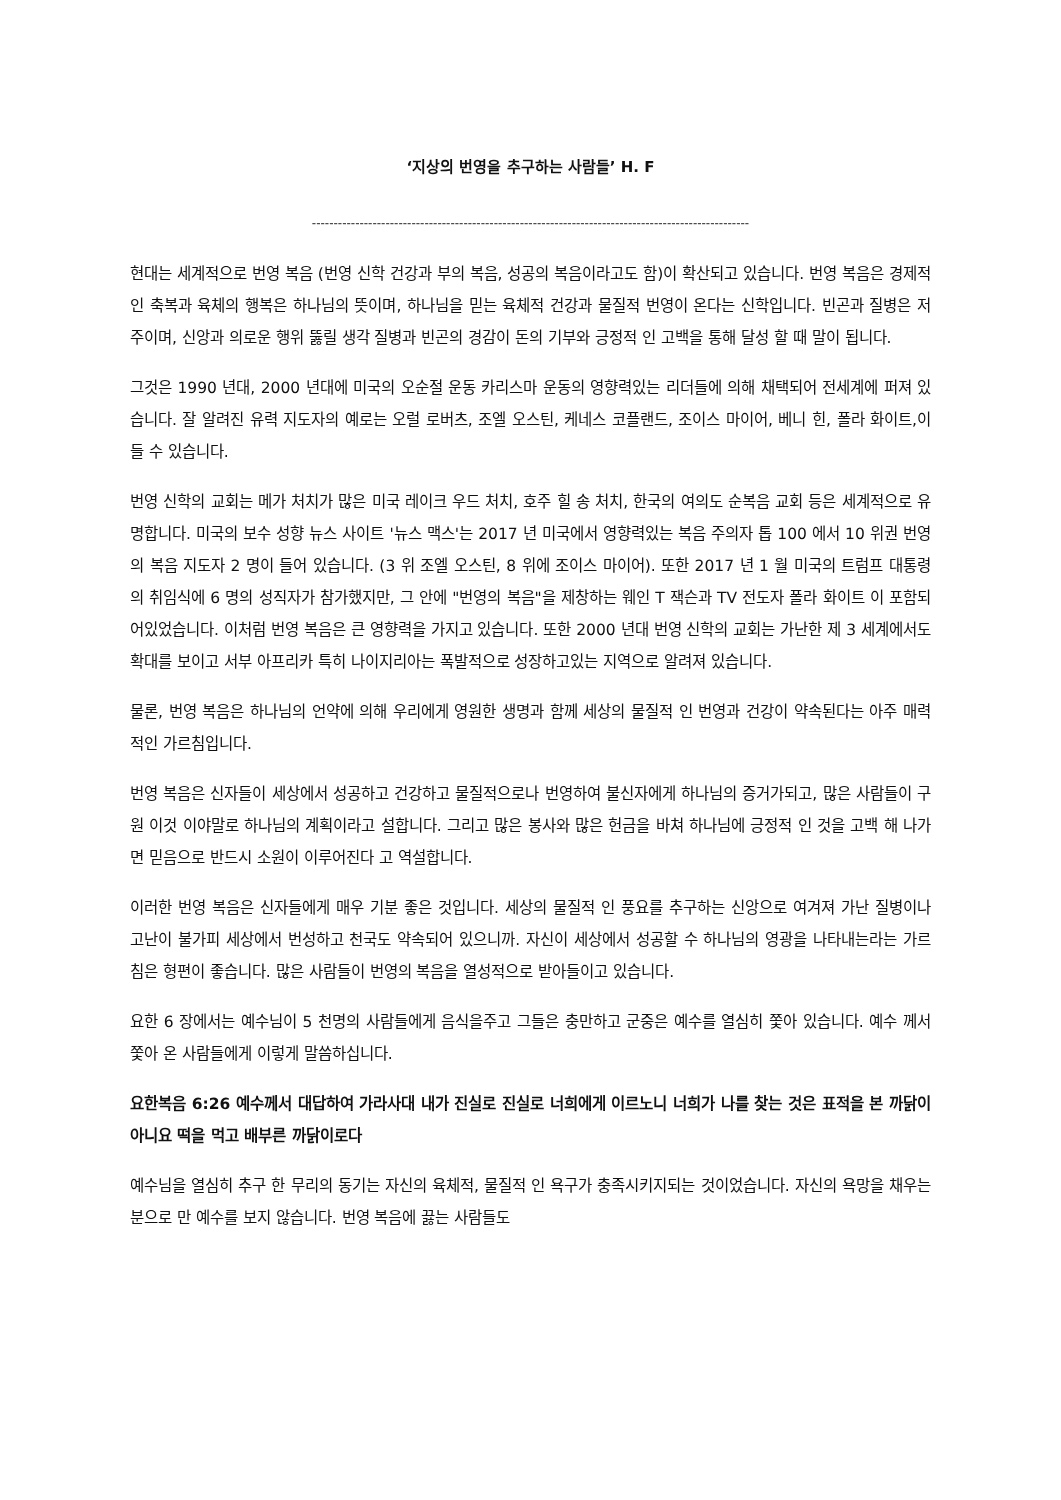‘지상의 번영을 추구하는 사람들’ H. F
-----------------------------------------------------------------------------------------------------
현대는 세계적으로 번영 복음 (번영 신학 건강과 부의 복음, 성공의 복음이라고도 함)이 확산되고 있습니다. 번영 복음은 경제적 인 축복과 육체의 행복은 하나님의 뜻이며, 하나님을 믿는 육체적 건강과 물질적 번영이 온다는 신학입니다. 빈곤과 질병은 저주이며, 신앙과 의로운 행위 뚫릴 생각 질병과 빈곤의 경감이 돈의 기부와 긍정적 인 고백을 통해 달성 할 때 말이 됩니다.
그것은 1990 년대, 2000 년대에 미국의 오순절 운동 카리스마 운동의 영향력있는 리더들에 의해 채택되어 전세계에 퍼져 있습니다. 잘 알려진 유력 지도자의 예로는 오럴 로버츠, 조엘 오스틴, 케네스 코플랜드, 조이스 마이어, 베니 힌, 폴라 화이트,이들 수 있습니다.
번영 신학의 교회는 메가 처치가 많은 미국 레이크 우드 처치, 호주 힐 송 처치, 한국의 여의도 순복음 교회 등은 세계적으로 유명합니다. 미국의 보수 성향 뉴스 사이트 '뉴스 맥스'는 2017 년 미국에서 영향력있는 복음 주의자 톱 100 에서 10 위권 번영의 복음 지도자 2 명이 들어 있습니다. (3 위 조엘 오스틴, 8 위에 조이스 마이어). 또한 2017 년 1 월 미국의 트럼프 대통령의 취임식에 6 명의 성직자가 참가했지만, 그 안에 "번영의 복음"을 제창하는 웨인 T 잭슨과 TV 전도자 폴라 화이트 이 포함되어있었습니다. 이처럼 번영 복음은 큰 영향력을 가지고 있습니다. 또한 2000 년대 번영 신학의 교회는 가난한 제 3 세계에서도 확대를 보이고 서부 아프리카 특히 나이지리아는 폭발적으로 성장하고있는 지역으로 알려져 있습니다.
물론, 번영 복음은 하나님의 언약에 의해 우리에게 영원한 생명과 함께 세상의 물질적 인 번영과 건강이 약속된다는 아주 매력적인 가르침입니다.
번영 복음은 신자들이 세상에서 성공하고 건강하고 물질적으로나 번영하여 불신자에게 하나님의 증거가되고, 많은 사람들이 구원 이것 이야말로 하나님의 계획이라고 설합니다. 그리고 많은 봉사와 많은 헌금을 바쳐 하나님에 긍정적 인 것을 고백 해 나가면 믿음으로 반드시 소원이 이루어진다 고 역설합니다.
이러한 번영 복음은 신자들에게 매우 기분 좋은 것입니다. 세상의 물질적 인 풍요를 추구하는 신앙으로 여겨져 가난 질병이나 고난이 불가피 세상에서 번성하고 천국도 약속되어 있으니까. 자신이 세상에서 성공할 수 하나님의 영광을 나타내는라는 가르침은 형편이 좋습니다. 많은 사람들이 번영의 복음을 열성적으로 받아들이고 있습니다.
요한 6 장에서는 예수님이 5 천명의 사람들에게 음식을주고 그들은 충만하고 군중은 예수를 열심히 쫓아 있습니다. 예수 께서 쫓아 온 사람들에게 이렇게 말씀하십니다.
요한복음 6:26 예수께서 대답하여 가라사대 내가 진실로 진실로 너희에게 이르노니 너희가 나를 찾는 것은 표적을 본 까닭이 아니요 떡을 먹고 배부른 까닭이로다
예수님을 열심히 추구 한 무리의 동기는 자신의 육체적, 물질적 인 욕구가 충족시키지되는 것이었습니다. 자신의 욕망을 채우는 분으로 만 예수를 보지 않습니다. 번영 복음에 끓는 사람들도